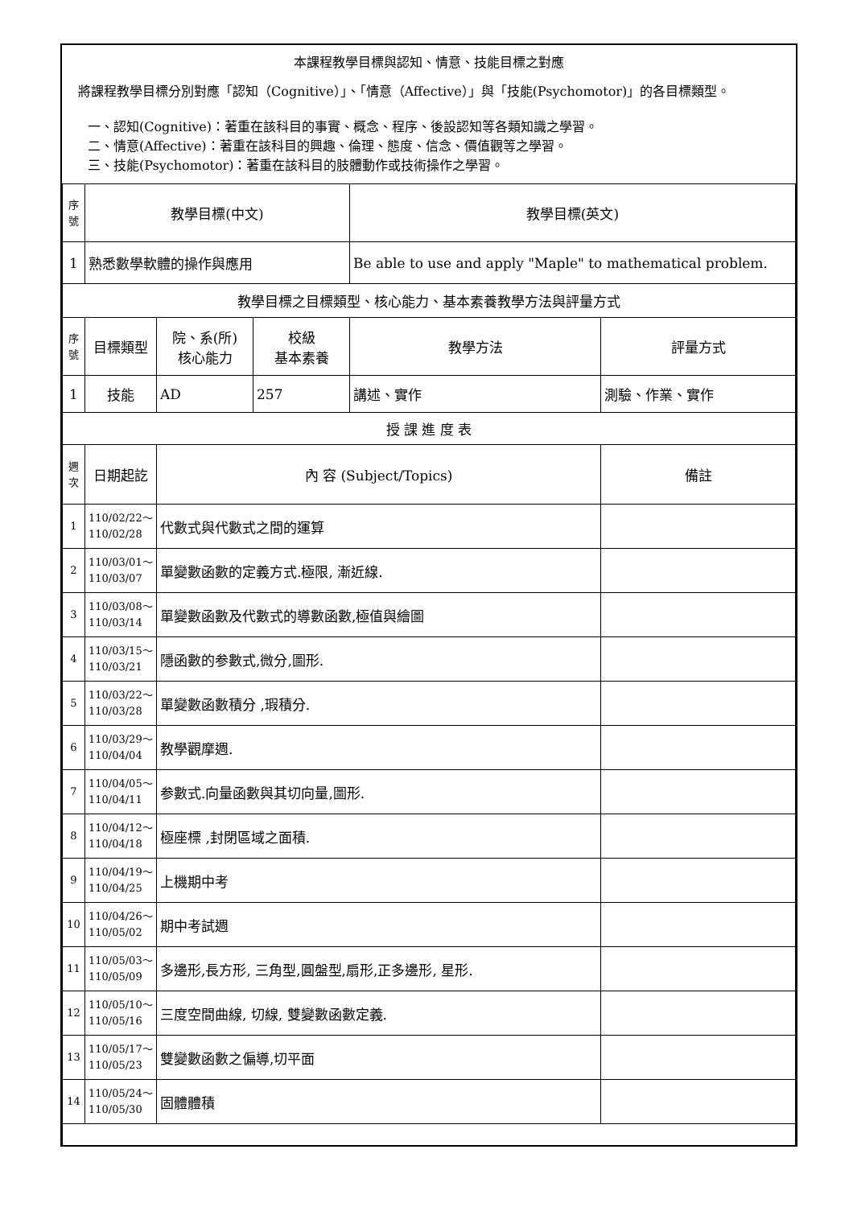本課程教學目標與認知、情意、技能目標之對應
將課程教學目標分別對應「認知（Cognitive）」、「情意（Affective）」與「技能(Psychomotor)」的各目標類型。
一、認知(Cognitive)：著重在該科目的事實、概念、程序、後設認知等各類知識之學習。
二、情意(Affective)：著重在該科目的興趣、倫理、態度、信念、價值觀等之學習。
三、技能(Psychomotor)：著重在該科目的肢體動作或技術操作之學習。
| 序號 | 教學目標(中文) | | | 教學目標(英文) | |
| --- | --- | --- | --- | --- | --- |
| 1 | 熟悉數學軟體的操作與應用 | | | Be able to use and apply "Maple" to mathematical problem. | |
| 教學目標之目標類型、核心能力、基本素養教學方法與評量方式 | | | | | |
| 序號 | 目標類型 | 院、系(所) 核心能力 | 校級 基本素養 | 教學方法 | 評量方式 |
| 1 | 技能 | AD | 257 | 講述、實作 | 測驗、作業、實作 |
| 授 課 進 度 表 | | | | | |
| 週次 | 日期起訖 | 內 容 (Subject/Topics) | | | 備註 |
| 1 | 110/02/22～ 110/02/28 | 代數式與代數式之間的運算 | | | |
| 2 | 110/03/01～ 110/03/07 | 單變數函數的定義方式.極限, 漸近線. | | | |
| 3 | 110/03/08～ 110/03/14 | 單變數函數及代數式的導數函數,極值與繪圖 | | | |
| 4 | 110/03/15～ 110/03/21 | 隱函數的参數式,微分,圖形. | | | |
| 5 | 110/03/22～ 110/03/28 | 單變數函數積分 ,瑕積分. | | | |
| 6 | 110/03/29～ 110/04/04 | 教學觀摩週. | | | |
| 7 | 110/04/05～ 110/04/11 | 参數式.向量函數與其切向量,圖形. | | | |
| 8 | 110/04/12～ 110/04/18 | 極座標 ,封閉區域之面積. | | | |
| 9 | 110/04/19～ 110/04/25 | 上機期中考 | | | |
| 10 | 110/04/26～ 110/05/02 | 期中考試週 | | | |
| 11 | 110/05/03～ 110/05/09 | 多邊形,長方形, 三角型,圓盤型,扇形,正多邊形, 星形. | | | |
| 12 | 110/05/10～ 110/05/16 | 三度空間曲線, 切線, 雙變數函數定義. | | | |
| 13 | 110/05/17～ 110/05/23 | 雙變數函數之偏導,切平面 | | | |
| 14 | 110/05/24～ 110/05/30 | 固體體積 | | | |